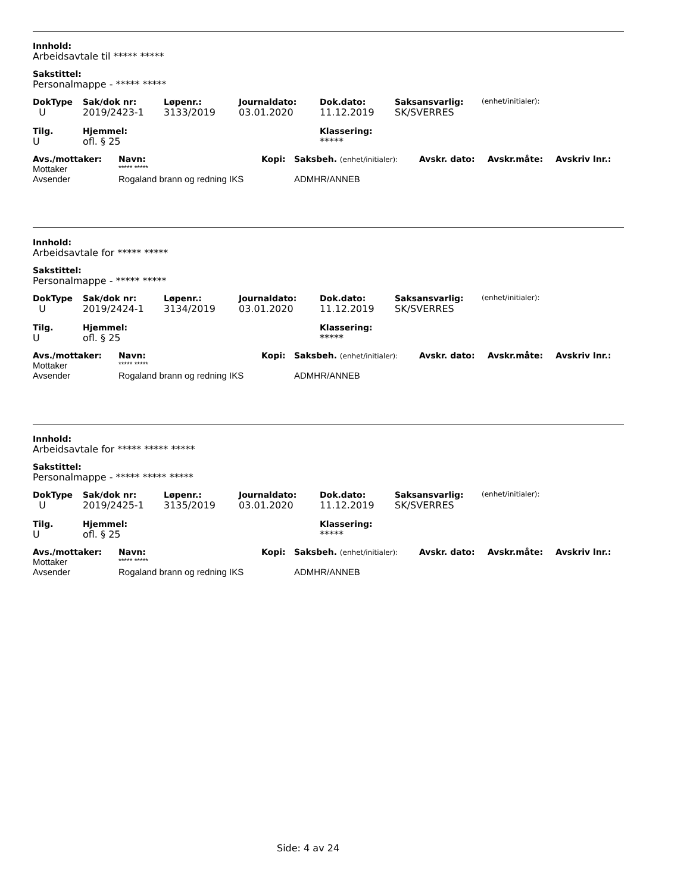Innhold:
Arbeidsavtale til ***** *****
Sakstittel:
Personalmappe - ***** *****
| DokType | Sak/dok nr: | Løpenr.: | Journaldato: | Dok.dato: | Saksansvarlig: | (enhet/initialer): |
| --- | --- | --- | --- | --- | --- | --- |
| U | 2019/2423-1 | 3133/2019 | 03.01.2020 | 11.12.2019 | SK/SVERRES | |
| Tilg. | Hjemmel: | Klassering: |
| --- | --- | --- |
| U | ofl. § 25 | ***** |
| Avs./mottaker: | Navn: | Kopi: | Saksbeh. (enhet/initialer): | Avskr. dato: | Avskr.måte: | Avskriv lnr.: |
| --- | --- | --- | --- | --- | --- | --- |
| Mottaker | ***** ***** | | | | | |
| Avsender | Rogaland brann og redning IKS | | ADMHR/ANNEB | | | |
Innhold:
Arbeidsavtale for ***** *****
Sakstittel:
Personalmappe - ***** *****
| DokType | Sak/dok nr: | Løpenr.: | Journaldato: | Dok.dato: | Saksansvarlig: | (enhet/initialer): |
| --- | --- | --- | --- | --- | --- | --- |
| U | 2019/2424-1 | 3134/2019 | 03.01.2020 | 11.12.2019 | SK/SVERRES | |
| Tilg. | Hjemmel: | Klassering: |
| --- | --- | --- |
| U | ofl. § 25 | ***** |
| Avs./mottaker: | Navn: | Kopi: | Saksbeh. (enhet/initialer): | Avskr. dato: | Avskr.måte: | Avskriv lnr.: |
| --- | --- | --- | --- | --- | --- | --- |
| Mottaker | ***** ***** | | | | | |
| Avsender | Rogaland brann og redning IKS | | ADMHR/ANNEB | | | |
Innhold:
Arbeidsavtale for ***** ***** *****
Sakstittel:
Personalmappe - ***** ***** *****
| DokType | Sak/dok nr: | Løpenr.: | Journaldato: | Dok.dato: | Saksansvarlig: | (enhet/initialer): |
| --- | --- | --- | --- | --- | --- | --- |
| U | 2019/2425-1 | 3135/2019 | 03.01.2020 | 11.12.2019 | SK/SVERRES | |
| Tilg. | Hjemmel: | Klassering: |
| --- | --- | --- |
| U | ofl. § 25 | ***** |
| Avs./mottaker: | Navn: | Kopi: | Saksbeh. (enhet/initialer): | Avskr. dato: | Avskr.måte: | Avskriv lnr.: |
| --- | --- | --- | --- | --- | --- | --- |
| Mottaker | ***** ***** | | | | | |
| Avsender | Rogaland brann og redning IKS | | ADMHR/ANNEB | | | |
Side: 4 av 24